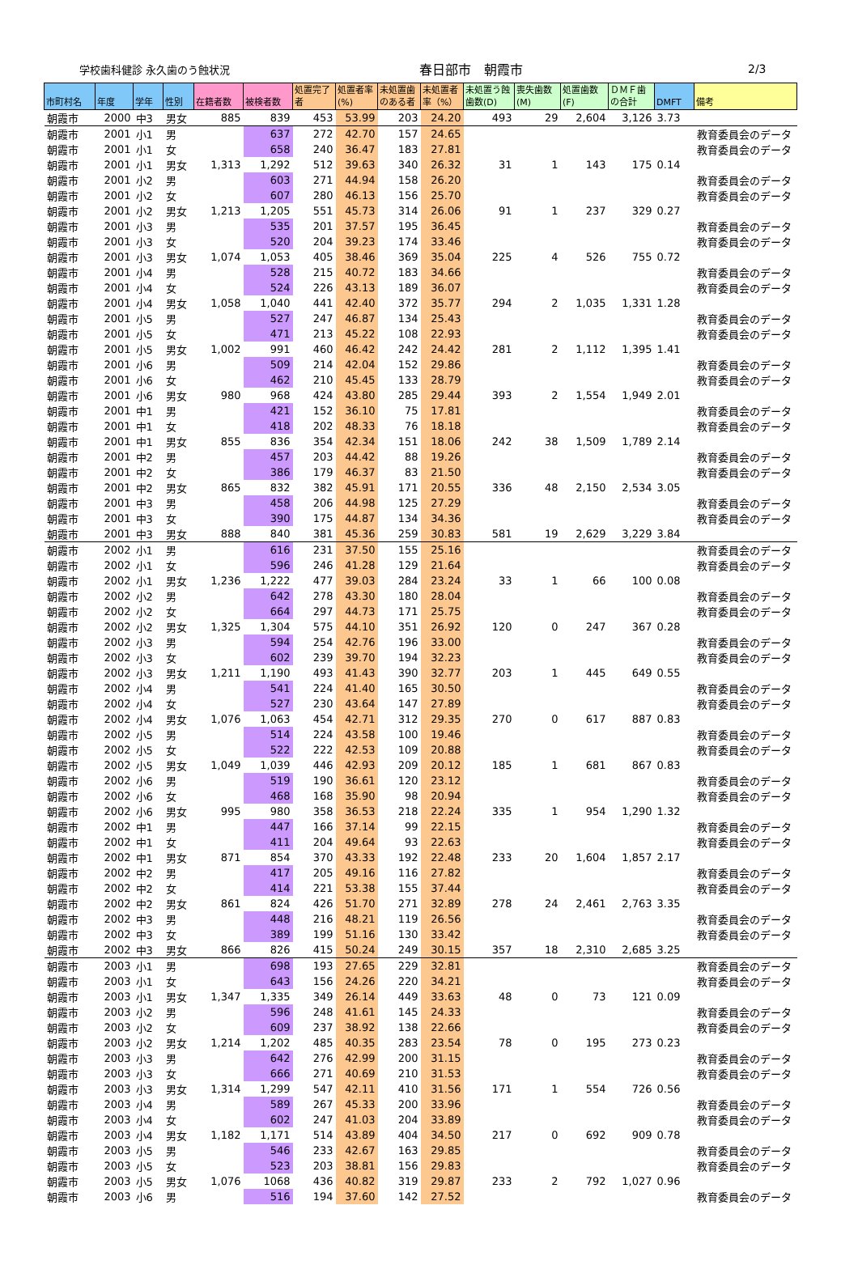学校歯科健診 永久歯のう蝕状況
春日部市　朝霞市 2/3
| 市町村名 | 年度 | 学年 | 性別 | 在籍者数 | 被検者数 | 処置完了者 | 処置者率(%) | 未処置歯のある者 | 未処置者率（%） | 未処置う蝕歯数(D) | 喪失歯数(M) | 処置歯数(F) | ＤＭＦ歯の合計 | DMFT | 備考 |
| --- | --- | --- | --- | --- | --- | --- | --- | --- | --- | --- | --- | --- | --- | --- | --- |
| 朝霞市 | 2000 | 中3 | 男女 | 885 | 839 | 453 | 53.99 | 203 | 24.20 | 493 | 29 | 2,604 | 3,126 | 3.73 | |
| 朝霞市 | 2001 | 小1 | 男 | | 637 | 272 | 42.70 | 157 | 24.65 | | | | | | 教育委員会のデータ |
| 朝霞市 | 2001 | 小1 | 女 | | 658 | 240 | 36.47 | 183 | 27.81 | | | | | | 教育委員会のデータ |
| 朝霞市 | 2001 | 小1 | 男女 | 1,313 | 1,292 | 512 | 39.63 | 340 | 26.32 | 31 | 1 | 143 | 175 | 0.14 | |
| 朝霞市 | 2001 | 小2 | 男 | | 603 | 271 | 44.94 | 158 | 26.20 | | | | | | 教育委員会のデータ |
| 朝霞市 | 2001 | 小2 | 女 | | 607 | 280 | 46.13 | 156 | 25.70 | | | | | | 教育委員会のデータ |
| 朝霞市 | 2001 | 小2 | 男女 | 1,213 | 1,205 | 551 | 45.73 | 314 | 26.06 | 91 | 1 | 237 | 329 | 0.27 | |
| 朝霞市 | 2001 | 小3 | 男 | | 535 | 201 | 37.57 | 195 | 36.45 | | | | | | 教育委員会のデータ |
| 朝霞市 | 2001 | 小3 | 女 | | 520 | 204 | 39.23 | 174 | 33.46 | | | | | | 教育委員会のデータ |
| 朝霞市 | 2001 | 小3 | 男女 | 1,074 | 1,053 | 405 | 38.46 | 369 | 35.04 | 225 | 4 | 526 | 755 | 0.72 | |
| 朝霞市 | 2001 | 小4 | 男 | | 528 | 215 | 40.72 | 183 | 34.66 | | | | | | 教育委員会のデータ |
| 朝霞市 | 2001 | 小4 | 女 | | 524 | 226 | 43.13 | 189 | 36.07 | | | | | | 教育委員会のデータ |
| 朝霞市 | 2001 | 小4 | 男女 | 1,058 | 1,040 | 441 | 42.40 | 372 | 35.77 | 294 | 2 | 1,035 | 1,331 | 1.28 | |
| 朝霞市 | 2001 | 小5 | 男 | | 527 | 247 | 46.87 | 134 | 25.43 | | | | | | 教育委員会のデータ |
| 朝霞市 | 2001 | 小5 | 女 | | 471 | 213 | 45.22 | 108 | 22.93 | | | | | | 教育委員会のデータ |
| 朝霞市 | 2001 | 小5 | 男女 | 1,002 | 991 | 460 | 46.42 | 242 | 24.42 | 281 | 2 | 1,112 | 1,395 | 1.41 | |
| 朝霞市 | 2001 | 小6 | 男 | | 509 | 214 | 42.04 | 152 | 29.86 | | | | | | 教育委員会のデータ |
| 朝霞市 | 2001 | 小6 | 女 | | 462 | 210 | 45.45 | 133 | 28.79 | | | | | | 教育委員会のデータ |
| 朝霞市 | 2001 | 小6 | 男女 | 980 | 968 | 424 | 43.80 | 285 | 29.44 | 393 | 2 | 1,554 | 1,949 | 2.01 | |
| 朝霞市 | 2001 | 中1 | 男 | | 421 | 152 | 36.10 | 75 | 17.81 | | | | | | 教育委員会のデータ |
| 朝霞市 | 2001 | 中1 | 女 | | 418 | 202 | 48.33 | 76 | 18.18 | | | | | | 教育委員会のデータ |
| 朝霞市 | 2001 | 中1 | 男女 | 855 | 836 | 354 | 42.34 | 151 | 18.06 | 242 | 38 | 1,509 | 1,789 | 2.14 | |
| 朝霞市 | 2001 | 中2 | 男 | | 457 | 203 | 44.42 | 88 | 19.26 | | | | | | 教育委員会のデータ |
| 朝霞市 | 2001 | 中2 | 女 | | 386 | 179 | 46.37 | 83 | 21.50 | | | | | | 教育委員会のデータ |
| 朝霞市 | 2001 | 中2 | 男女 | 865 | 832 | 382 | 45.91 | 171 | 20.55 | 336 | 48 | 2,150 | 2,534 | 3.05 | |
| 朝霞市 | 2001 | 中3 | 男 | | 458 | 206 | 44.98 | 125 | 27.29 | | | | | | 教育委員会のデータ |
| 朝霞市 | 2001 | 中3 | 女 | | 390 | 175 | 44.87 | 134 | 34.36 | | | | | | 教育委員会のデータ |
| 朝霞市 | 2001 | 中3 | 男女 | 888 | 840 | 381 | 45.36 | 259 | 30.83 | 581 | 19 | 2,629 | 3,229 | 3.84 | |
| 朝霞市 | 2002 | 小1 | 男 | | 616 | 231 | 37.50 | 155 | 25.16 | | | | | | 教育委員会のデータ |
| 朝霞市 | 2002 | 小1 | 女 | | 596 | 246 | 41.28 | 129 | 21.64 | | | | | | 教育委員会のデータ |
| 朝霞市 | 2002 | 小1 | 男女 | 1,236 | 1,222 | 477 | 39.03 | 284 | 23.24 | 33 | 1 | 66 | 100 | 0.08 | |
| 朝霞市 | 2002 | 小2 | 男 | | 642 | 278 | 43.30 | 180 | 28.04 | | | | | | 教育委員会のデータ |
| 朝霞市 | 2002 | 小2 | 女 | | 664 | 297 | 44.73 | 171 | 25.75 | | | | | | 教育委員会のデータ |
| 朝霞市 | 2002 | 小2 | 男女 | 1,325 | 1,304 | 575 | 44.10 | 351 | 26.92 | 120 | 0 | 247 | 367 | 0.28 | |
| 朝霞市 | 2002 | 小3 | 男 | | 594 | 254 | 42.76 | 196 | 33.00 | | | | | | 教育委員会のデータ |
| 朝霞市 | 2002 | 小3 | 女 | | 602 | 239 | 39.70 | 194 | 32.23 | | | | | | 教育委員会のデータ |
| 朝霞市 | 2002 | 小3 | 男女 | 1,211 | 1,190 | 493 | 41.43 | 390 | 32.77 | 203 | 1 | 445 | 649 | 0.55 | |
| 朝霞市 | 2002 | 小4 | 男 | | 541 | 224 | 41.40 | 165 | 30.50 | | | | | | 教育委員会のデータ |
| 朝霞市 | 2002 | 小4 | 女 | | 527 | 230 | 43.64 | 147 | 27.89 | | | | | | 教育委員会のデータ |
| 朝霞市 | 2002 | 小4 | 男女 | 1,076 | 1,063 | 454 | 42.71 | 312 | 29.35 | 270 | 0 | 617 | 887 | 0.83 | |
| 朝霞市 | 2002 | 小5 | 男 | | 514 | 224 | 43.58 | 100 | 19.46 | | | | | | 教育委員会のデータ |
| 朝霞市 | 2002 | 小5 | 女 | | 522 | 222 | 42.53 | 109 | 20.88 | | | | | | 教育委員会のデータ |
| 朝霞市 | 2002 | 小5 | 男女 | 1,049 | 1,039 | 446 | 42.93 | 209 | 20.12 | 185 | 1 | 681 | 867 | 0.83 | |
| 朝霞市 | 2002 | 小6 | 男 | | 519 | 190 | 36.61 | 120 | 23.12 | | | | | | 教育委員会のデータ |
| 朝霞市 | 2002 | 小6 | 女 | | 468 | 168 | 35.90 | 98 | 20.94 | | | | | | 教育委員会のデータ |
| 朝霞市 | 2002 | 小6 | 男女 | 995 | 980 | 358 | 36.53 | 218 | 22.24 | 335 | 1 | 954 | 1,290 | 1.32 | |
| 朝霞市 | 2002 | 中1 | 男 | | 447 | 166 | 37.14 | 99 | 22.15 | | | | | | 教育委員会のデータ |
| 朝霞市 | 2002 | 中1 | 女 | | 411 | 204 | 49.64 | 93 | 22.63 | | | | | | 教育委員会のデータ |
| 朝霞市 | 2002 | 中1 | 男女 | 871 | 854 | 370 | 43.33 | 192 | 22.48 | 233 | 20 | 1,604 | 1,857 | 2.17 | |
| 朝霞市 | 2002 | 中2 | 男 | | 417 | 205 | 49.16 | 116 | 27.82 | | | | | | 教育委員会のデータ |
| 朝霞市 | 2002 | 中2 | 女 | | 414 | 221 | 53.38 | 155 | 37.44 | | | | | | 教育委員会のデータ |
| 朝霞市 | 2002 | 中2 | 男女 | 861 | 824 | 426 | 51.70 | 271 | 32.89 | 278 | 24 | 2,461 | 2,763 | 3.35 | |
| 朝霞市 | 2002 | 中3 | 男 | | 448 | 216 | 48.21 | 119 | 26.56 | | | | | | 教育委員会のデータ |
| 朝霞市 | 2002 | 中3 | 女 | | 389 | 199 | 51.16 | 130 | 33.42 | | | | | | 教育委員会のデータ |
| 朝霞市 | 2002 | 中3 | 男女 | 866 | 826 | 415 | 50.24 | 249 | 30.15 | 357 | 18 | 2,310 | 2,685 | 3.25 | |
| 朝霞市 | 2003 | 小1 | 男 | | 698 | 193 | 27.65 | 229 | 32.81 | | | | | | 教育委員会のデータ |
| 朝霞市 | 2003 | 小1 | 女 | | 643 | 156 | 24.26 | 220 | 34.21 | | | | | | 教育委員会のデータ |
| 朝霞市 | 2003 | 小1 | 男女 | 1,347 | 1,335 | 349 | 26.14 | 449 | 33.63 | 48 | 0 | 73 | 121 | 0.09 | |
| 朝霞市 | 2003 | 小2 | 男 | | 596 | 248 | 41.61 | 145 | 24.33 | | | | | | 教育委員会のデータ |
| 朝霞市 | 2003 | 小2 | 女 | | 609 | 237 | 38.92 | 138 | 22.66 | | | | | | 教育委員会のデータ |
| 朝霞市 | 2003 | 小2 | 男女 | 1,214 | 1,202 | 485 | 40.35 | 283 | 23.54 | 78 | 0 | 195 | 273 | 0.23 | |
| 朝霞市 | 2003 | 小3 | 男 | | 642 | 276 | 42.99 | 200 | 31.15 | | | | | | 教育委員会のデータ |
| 朝霞市 | 2003 | 小3 | 女 | | 666 | 271 | 40.69 | 210 | 31.53 | | | | | | 教育委員会のデータ |
| 朝霞市 | 2003 | 小3 | 男女 | 1,314 | 1,299 | 547 | 42.11 | 410 | 31.56 | 171 | 1 | 554 | 726 | 0.56 | |
| 朝霞市 | 2003 | 小4 | 男 | | 589 | 267 | 45.33 | 200 | 33.96 | | | | | | 教育委員会のデータ |
| 朝霞市 | 2003 | 小4 | 女 | | 602 | 247 | 41.03 | 204 | 33.89 | | | | | | 教育委員会のデータ |
| 朝霞市 | 2003 | 小4 | 男女 | 1,182 | 1,171 | 514 | 43.89 | 404 | 34.50 | 217 | 0 | 692 | 909 | 0.78 | |
| 朝霞市 | 2003 | 小5 | 男 | | 546 | 233 | 42.67 | 163 | 29.85 | | | | | | 教育委員会のデータ |
| 朝霞市 | 2003 | 小5 | 女 | | 523 | 203 | 38.81 | 156 | 29.83 | | | | | | 教育委員会のデータ |
| 朝霞市 | 2003 | 小5 | 男女 | 1,076 | 1068 | 436 | 40.82 | 319 | 29.87 | 233 | 2 | 792 | 1,027 | 0.96 | |
| 朝霞市 | 2003 | 小6 | 男 | | 516 | 194 | 37.60 | 142 | 27.52 | | | | | | 教育委員会のデータ |